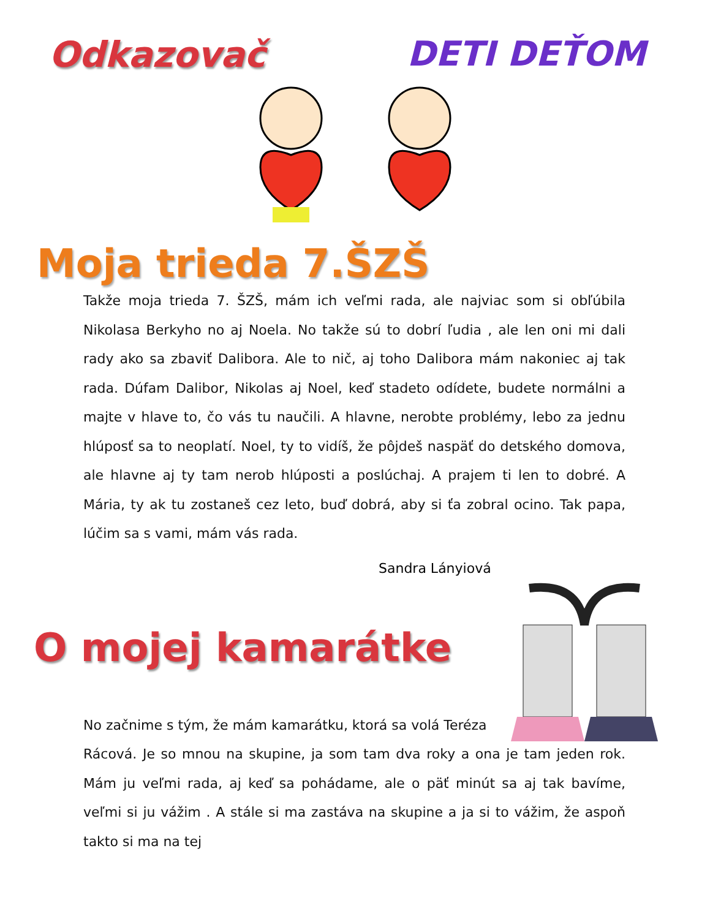Odkazovač DETI DEŤOM
Moja trieda 7.ŠZŠ
Takže moja trieda 7. ŠZŠ, mám ich veľmi rada, ale najviac som si obľúbila Nikolasa Berkyho no aj Noela. No takže sú to dobrí ľudia , ale len oni mi dali rady ako sa zbaviť Dalibora. Ale to nič, aj toho Dalibora mám nakoniec aj tak rada. Dúfam Dalibor, Nikolas aj Noel, keď stadeto odídete, budete normálni a majte v hlave to, čo vás tu naučili. A hlavne, nerobte problémy, lebo za jednu hlúposť sa to neoplatí. Noel, ty to vidíš, že pôjdeš naspäť do detského domova, ale hlavne aj ty tam nerob hlúposti a poslúchaj. A prajem ti len to dobré. A Mária, ty ak tu zostaneš cez leto, buď dobrá, aby si ťa zobral ocino. Tak papa, lúčim sa s vami, mám vás rada.
Sandra Lányiová
O mojej kamarátke
No začnime s tým, že mám kamarátku, ktorá sa volá Teréza
Rácová. Je so mnou na skupine, ja som tam dva roky a ona je tam jeden rok. Mám ju veľmi rada, aj keď sa pohádame, ale o päť minút sa aj tak bavíme, veľmi si ju vážim . A stále si ma zastáva na skupine a ja si to vážim, že aspoň takto si ma na tej